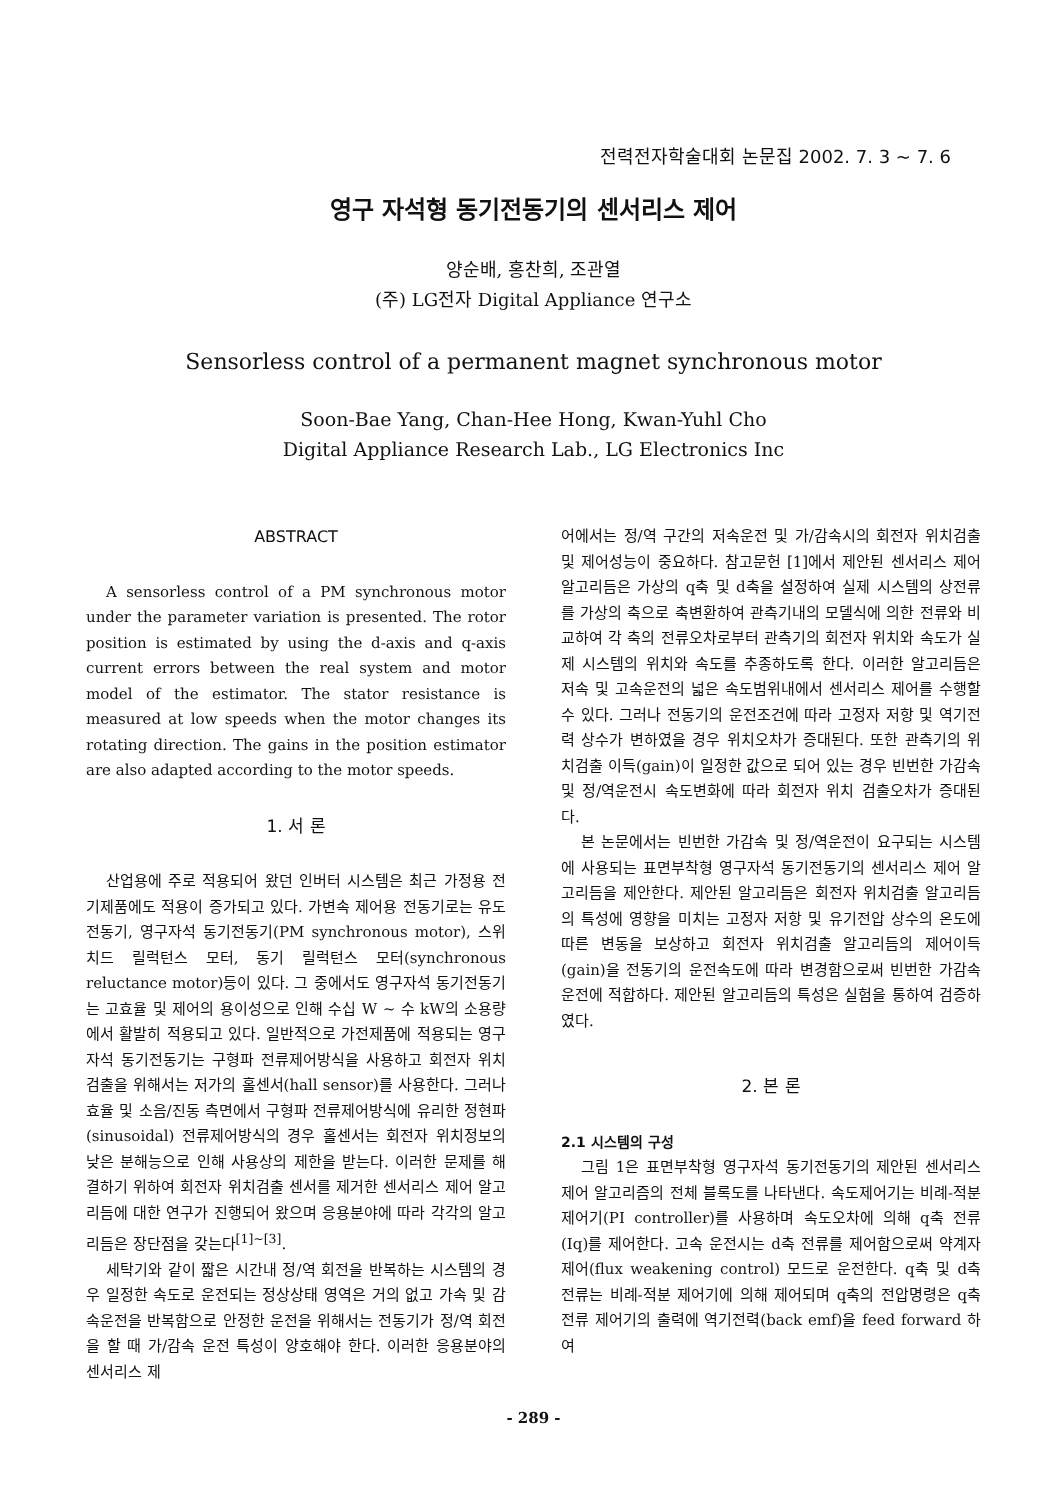전력전자학술대회 논문집 2002. 7. 3 ~ 7. 6
영구 자석형 동기전동기의 센서리스 제어
양순배, 홍찬희, 조관열
(주) LG전자 Digital Appliance 연구소
Sensorless control of a permanent magnet synchronous motor
Soon-Bae Yang, Chan-Hee Hong, Kwan-Yuhl Cho
Digital Appliance Research Lab., LG Electronics Inc
ABSTRACT
A sensorless control of a PM synchronous motor under the parameter variation is presented. The rotor position is estimated by using the d-axis and q-axis current errors between the real system and motor model of the estimator. The stator resistance is measured at low speeds when the motor changes its rotating direction. The gains in the position estimator are also adapted according to the motor speeds.
1. 서 론
산업용에 주로 적용되어 왔던 인버터 시스템은 최근 가정용 전기제품에도 적용이 증가되고 있다. 가변속 제어용 전동기로는 유도전동기, 영구자석 동기전동기(PM synchronous motor), 스위치드 릴럭턴스 모터, 동기 릴럭턴스 모터(synchronous reluctance motor)등이 있다. 그 중에서도 영구자석 동기전동기는 고효율 및 제어의 용이성으로 인해 수십 W ~ 수 kW의 소용량에서 활발히 적용되고 있다. 일반적으로 가전제품에 적용되는 영구자석 동기전동기는 구형파 전류제어방식을 사용하고 회전자 위치검출을 위해서는 저가의 홀센서(hall sensor)를 사용한다. 그러나 효율 및 소음/진동 측면에서 구형파 전류제어방식에 유리한 정현파(sinusoidal) 전류제어방식의 경우 홀센서는 회전자 위치정보의 낮은 분해능으로 인해 사용상의 제한을 받는다. 이러한 문제를 해결하기 위하여 회전자 위치검출 센서를 제거한 센서리스 제어 알고리듬에 대한 연구가 진행되어 왔으며 응용분야에 따라 각각의 알고리듬은 장단점을 갖는다<sup>[1]~[3]</sup>.
세탁기와 같이 짧은 시간내 정/역 회전을 반복하는 시스템의 경우 일정한 속도로 운전되는 정상상태 영역은 거의 없고 가속 및 감속운전을 반복함으로 안정한 운전을 위해서는 전동기가 정/역 회전을 할 때 가/감속 운전 특성이 양호해야 한다. 이러한 응용분야의 센서리스 제
어에서는 정/역 구간의 저속운전 및 가/감속시의 회전자 위치검출 및 제어성능이 중요하다. 참고문헌 [1]에서 제안된 센서리스 제어 알고리듬은 가상의 q축 및 d축을 설정하여 실제 시스템의 상전류를 가상의 축으로 축변환하여 관측기내의 모델식에 의한 전류와 비교하여 각 축의 전류오차로부터 관측기의 회전자 위치와 속도가 실제 시스템의 위치와 속도를 추종하도록 한다. 이러한 알고리듬은 저속 및 고속운전의 넓은 속도범위내에서 센서리스 제어를 수행할 수 있다. 그러나 전동기의 운전조건에 따라 고정자 저항 및 역기전력 상수가 변하였을 경우 위치오차가 증대된다. 또한 관측기의 위치검출 이득(gain)이 일정한 값으로 되어 있는 경우 빈번한 가감속 및 정/역운전시 속도변화에 따라 회전자 위치 검출오차가 증대된다.
본 논문에서는 빈번한 가감속 및 정/역운전이 요구되는 시스템에 사용되는 표면부착형 영구자석 동기전동기의 센서리스 제어 알고리듬을 제안한다. 제안된 알고리듬은 회전자 위치검출 알고리듬의 특성에 영향을 미치는 고정자 저항 및 유기전압 상수의 온도에 따른 변동을 보상하고 회전자 위치검출 알고리듬의 제어이득(gain)을 전동기의 운전속도에 따라 변경함으로써 빈번한 가감속 운전에 적합하다. 제안된 알고리듬의 특성은 실험을 통하여 검증하였다.
2. 본 론
2.1 시스템의 구성
그림 1은 표면부착형 영구자석 동기전동기의 제안된 센서리스 제어 알고리즘의 전체 블록도를 나타낸다. 속도제어기는 비례-적분 제어기(PI controller)를 사용하며 속도오차에 의해 q축 전류(Iq)를 제어한다. 고속 운전시는 d축 전류를 제어함으로써 약계자제어(flux weakening control) 모드로 운전한다. q축 및 d축 전류는 비례-적분 제어기에 의해 제어되며 q축의 전압명령은 q축전류 제어기의 출력에 역기전력(back emf)을 feed forward 하여
- 289 -